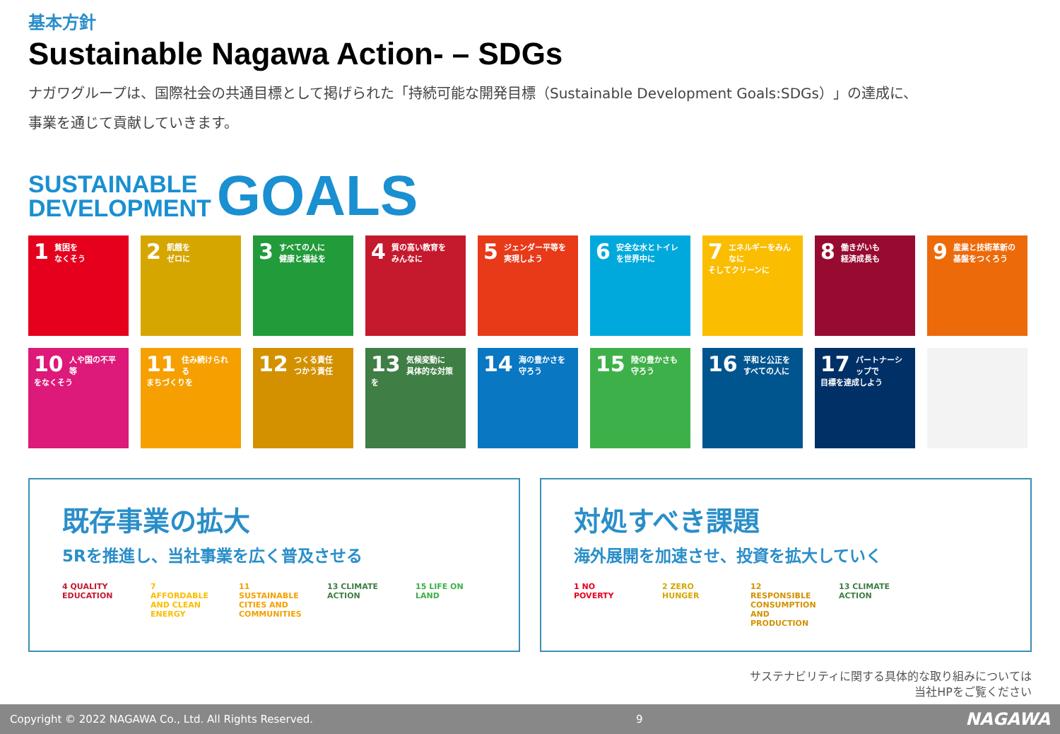基本方針
Sustainable Nagawa Action- – SDGs
ナガワグループは、国際社会の共通目標として掲げられた「持続可能な開発目標（Sustainable Development Goals:SDGs）」の達成に、
事業を通じて貢献していきます。
SUSTAINABLE
DEVELOPMENT
GOALS
1 貧困を
なくそう
2 飢餓を
ゼロに
3 すべての人に
健康と福祉を
4 質の高い教育を
みんなに
5 ジェンダー平等を
実現しよう
6 安全な水とトイレ
を世界中に
7 エネルギーをみんなに
そしてクリーンに
8 働きがいも
経済成長も
9 産業と技術革新の
基盤をつくろう
10 人や国の不平等
をなくそう
11 住み続けられる
まちづくりを
12 つくる責任
つかう責任
13 気候変動に
具体的な対策を
14 海の豊かさを
守ろう
15 陸の豊かさも
守ろう
16 平和と公正を
すべての人に
17 パートナーシップで
目標を達成しよう
既存事業の拡大
5Rを推進し、当社事業を広く普及させる
4 QUALITY EDUCATION 7 AFFORDABLE AND CLEAN ENERGY 11 SUSTAINABLE CITIES AND COMMUNITIES 13 CLIMATE ACTION 15 LIFE ON LAND
対処すべき課題
海外展開を加速させ、投資を拡大していく
1 NO POVERTY 2 ZERO HUNGER 12 RESPONSIBLE CONSUMPTION AND PRODUCTION 13 CLIMATE ACTION
サステナビリティに関する具体的な取り組みについては
当社HPをご覧ください
Copyright © 2022 NAGAWA Co., Ltd. All Rights Reserved. 9 NAGAWA